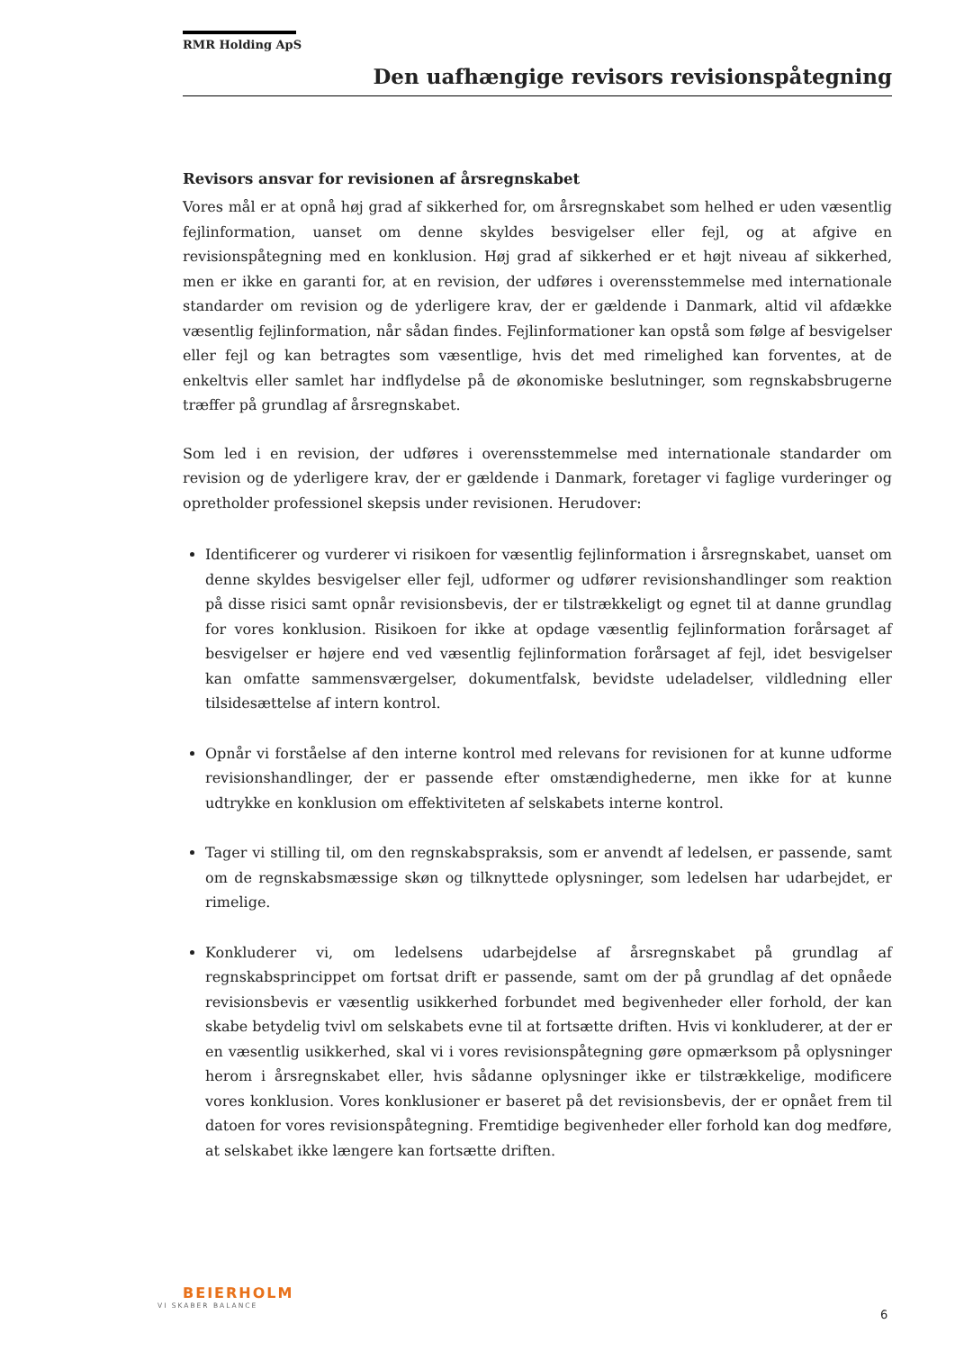RMR Holding ApS
Den uafhængige revisors revisionspåtegning
Revisors ansvar for revisionen af årsregnskabet
Vores mål er at opnå høj grad af sikkerhed for, om årsregnskabet som helhed er uden væsentlig fejlinformation, uanset om denne skyldes besvigelser eller fejl, og at afgive en revisionspåtegning med en konklusion. Høj grad af sikkerhed er et højt niveau af sikkerhed, men er ikke en garanti for, at en revision, der udføres i overensstemmelse med internationale standarder om revision og de yderligere krav, der er gældende i Danmark, altid vil afdække væsentlig fejlinformation, når sådan findes. Fejlinformationer kan opstå som følge af besvigelser eller fejl og kan betragtes som væsentlige, hvis det med rimelighed kan forventes, at de enkeltvis eller samlet har indflydelse på de økonomiske beslutninger, som regnskabsbrugerne træffer på grundlag af årsregnskabet.
Som led i en revision, der udføres i overensstemmelse med internationale standarder om revision og de yderligere krav, der er gældende i Danmark, foretager vi faglige vurderinger og opretholder professionel skepsis under revisionen. Herudover:
Identificerer og vurderer vi risikoen for væsentlig fejlinformation i årsregnskabet, uanset om denne skyldes besvigelser eller fejl, udformer og udfører revisionshandlinger som reaktion på disse risici samt opnår revisionsbevis, der er tilstrækkeligt og egnet til at danne grundlag for vores konklusion. Risikoen for ikke at opdage væsentlig fejlinformation forårsaget af besvigelser er højere end ved væsentlig fejlinformation forårsaget af fejl, idet besvigelser kan omfatte sammensværgelser, dokumentfalsk, bevidste udeladelser, vildledning eller tilsidesættelse af intern kontrol.
Opnår vi forståelse af den interne kontrol med relevans for revisionen for at kunne udforme revisionshandlinger, der er passende efter omstændighederne, men ikke for at kunne udtrykke en konklusion om effektiviteten af selskabets interne kontrol.
Tager vi stilling til, om den regnskabspraksis, som er anvendt af ledelsen, er passende, samt om de regnskabsmæssige skøn og tilknyttede oplysninger, som ledelsen har udarbejdet, er rimelige.
Konkluderer vi, om ledelsens udarbejdelse af årsregnskabet på grundlag af regnskabsprincippet om fortsat drift er passende, samt om der på grundlag af det opnåede revisionsbevis er væsentlig usikkerhed forbundet med begivenheder eller forhold, der kan skabe betydelig tvivl om selskabets evne til at fortsætte driften. Hvis vi konkluderer, at der er en væsentlig usikkerhed, skal vi i vores revisionspåtegning gøre opmærksom på oplysninger herom i årsregnskabet eller, hvis sådanne oplysninger ikke er tilstrækkelige, modificere vores konklusion. Vores konklusioner er baseret på det revisionsbevis, der er opnået frem til datoen for vores revisionspåtegning. Fremtidige begivenheder eller forhold kan dog medføre, at selskabet ikke længere kan fortsætte driften.
BEIERHOLM
VI SKABER BALANCE
6